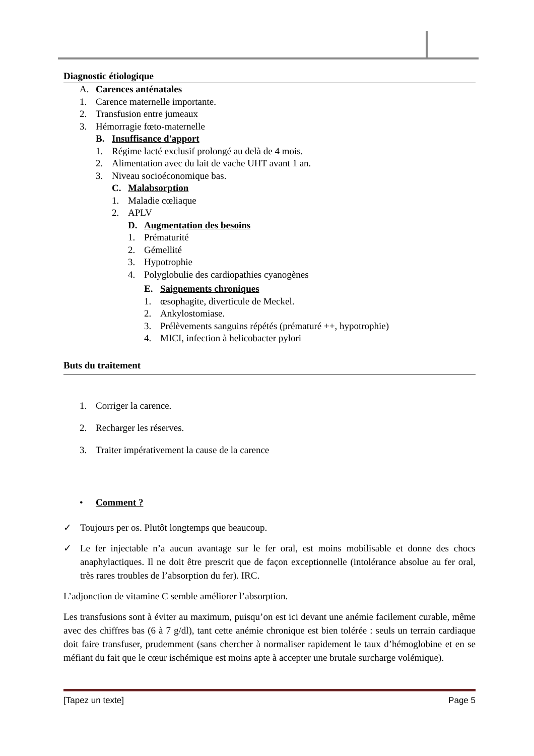Diagnostic étiologique
A. Carences anténatales
1. Carence maternelle importante.
2. Transfusion entre jumeaux
3. Hémorragie fœto-maternelle
B. Insuffisance d'apport
1. Régime lacté exclusif prolongé au delà de 4 mois.
2. Alimentation avec du lait de vache UHT avant 1 an.
3. Niveau socioéconomique bas.
C. Malabsorption
1. Maladie cœliaque
2. APLV
D. Augmentation des besoins
1. Prématurité
2. Gémellité
3. Hypotrophie
4. Polyglobulie des cardiopathies cyanogènes
E. Saignements chroniques
1. œsophagite, diverticule de Meckel.
2. Ankylostomiase.
3. Prélèvements sanguins répétés (prématuré ++, hypotrophie)
4. MICI, infection à helicobacter pylori
Buts du traitement
1. Corriger la carence.
2. Recharger les réserves.
3. Traiter impérativement la cause de la carence
• Comment ?
✓ Toujours per os. Plutôt longtemps que beaucoup.
✓ Le fer injectable n’a aucun avantage sur le fer oral, est moins mobilisable et donne des chocs anaphylactiques. Il ne doit être prescrit que de façon exceptionnelle (intolérance absolue au fer oral, très rares troubles de l’absorption du fer). IRC.
L’adjonction de vitamine C semble améliorer l’absorption.
Les transfusions sont à éviter au maximum, puisqu’on est ici devant une anémie facilement curable, même avec des chiffres bas (6 à 7 g/dl), tant cette anémie chronique est bien tolérée : seuls un terrain cardiaque doit faire transfuser, prudemment (sans chercher à normaliser rapidement le taux d’hémoglobine et en se méfiant du fait que le cœur ischémique est moins apte à accepter une brutale surcharge volémique).
[Tapez un texte] Page 5